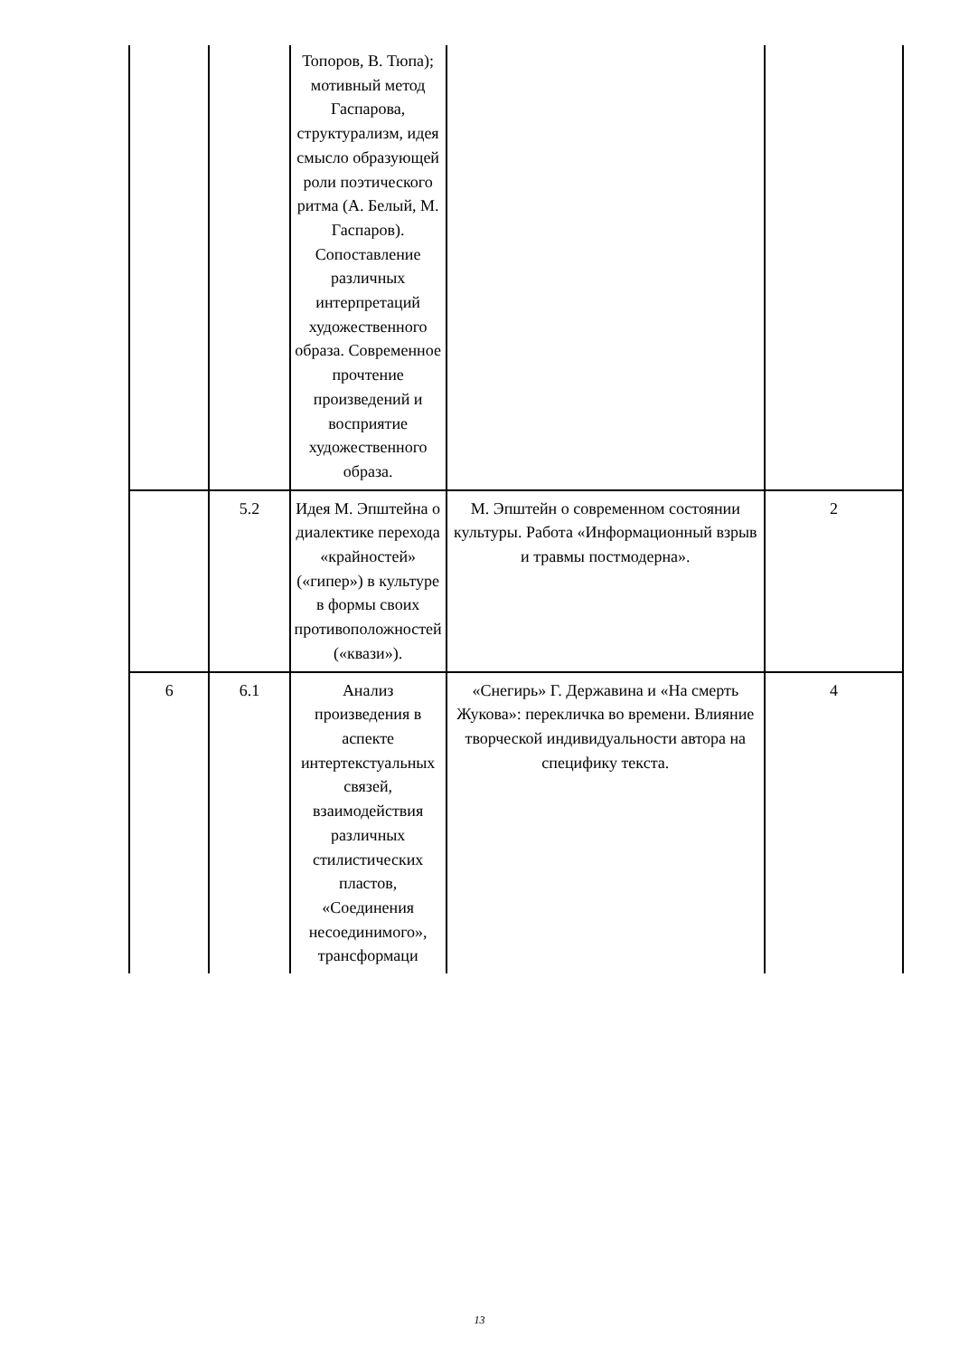| | | Топоров, В. Тюпа); мотивный метод Гаспарова, структурализм, идея смысло образующей роли поэтического ритма (А. Белый, М. Гаспаров). Сопоставление различных интерпретаций художественного образа. Современное прочтение произведений и восприятие художественного образа. | | |
| | 5.2 | Идея М. Эпштейна о диалектике перехода «крайностей» («гипер») в культуре в формы своих противоположностей («квази»). | М. Эпштейн о современном состоянии культуры. Работа «Информационный взрыв и травмы постмодерна». | 2 |
| 6 | 6.1 | Анализ произведения в аспекте интертекстуальных связей, взаимодействия различных стилистических пластов, «Соединения несоединимого», трансформаци | «Снегирь» Г. Державина и «На смерть Жукова»: перекличка во времени. Влияние творческой индивидуальности автора на специфику текста. | 4 |
13